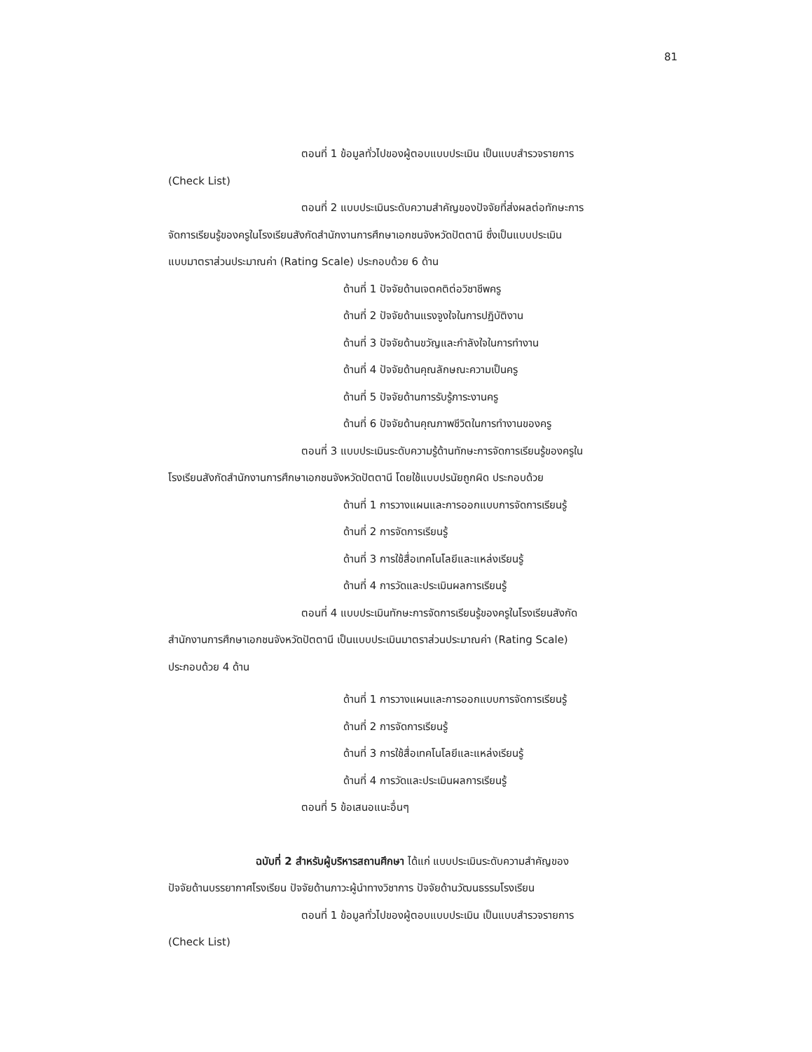81
ตอนที่ 1 ข้อมูลทั่วไปของผู้ตอบแบบประเมิน เป็นแบบสำรวจรายการ
(Check List)
ตอนที่ 2 แบบประเมินระดับความสำคัญของปัจจัยที่ส่งผลต่อทักษะการ
จัดการเรียนรู้ของครูในโรงเรียนสังกัดสำนักงานการศึกษาเอกชนจังหวัดปัตตานี ซึ่งเป็นแบบประเมิน
แบบมาตราส่วนประมาณค่า (Rating Scale) ประกอบด้วย 6 ด้าน
ด้านที่ 1 ปัจจัยด้านเจตคติต่อวิชาชีพครู
ด้านที่ 2 ปัจจัยด้านแรงจูงใจในการปฏิบัติงาน
ด้านที่ 3 ปัจจัยด้านขวัญและกำลังใจในการทำงาน
ด้านที่ 4 ปัจจัยด้านคุณลักษณะความเป็นครู
ด้านที่ 5 ปัจจัยด้านการรับรู้ภาระงานครู
ด้านที่ 6 ปัจจัยด้านคุณภาพชีวิตในการทำงานของครู
ตอนที่ 3 แบบประเมินระดับความรู้ด้านทักษะการจัดการเรียนรู้ของครูใน
โรงเรียนสังกัดสำนักงานการศึกษาเอกชนจังหวัดปัตตานี โดยใช้แบบปรนัยถูกผิด ประกอบด้วย
ด้านที่ 1 การวางแผนและการออกแบบการจัดการเรียนรู้
ด้านที่ 2 การจัดการเรียนรู้
ด้านที่ 3 การใช้สื่อเทคโนโลยีและแหล่งเรียนรู้
ด้านที่ 4 การวัดและประเมินผลการเรียนรู้
ตอนที่ 4 แบบประเมินทักษะการจัดการเรียนรู้ของครูในโรงเรียนสังกัด
สำนักงานการศึกษาเอกชนจังหวัดปัตตานี เป็นแบบประเมินมาตราส่วนประมาณค่า (Rating Scale)
ประกอบด้วย 4 ด้าน
ด้านที่ 1 การวางแผนและการออกแบบการจัดการเรียนรู้
ด้านที่ 2 การจัดการเรียนรู้
ด้านที่ 3 การใช้สื่อเทคโนโลยีและแหล่งเรียนรู้
ด้านที่ 4 การวัดและประเมินผลการเรียนรู้
ตอนที่ 5 ข้อเสนอแนะอื่นๆ
ฉบับที่ 2 สำหรับผู้บริหารสถานศึกษา ได้แก่ แบบประเมินระดับความสำคัญของ
ปัจจัยด้านบรรยากาศโรงเรียน ปัจจัยด้านภาวะผู้นำทางวิชาการ ปัจจัยด้านวัฒนธรรมโรงเรียน
ตอนที่ 1 ข้อมูลทั่วไปของผู้ตอบแบบประเมิน เป็นแบบสำรวจรายการ
(Check List)